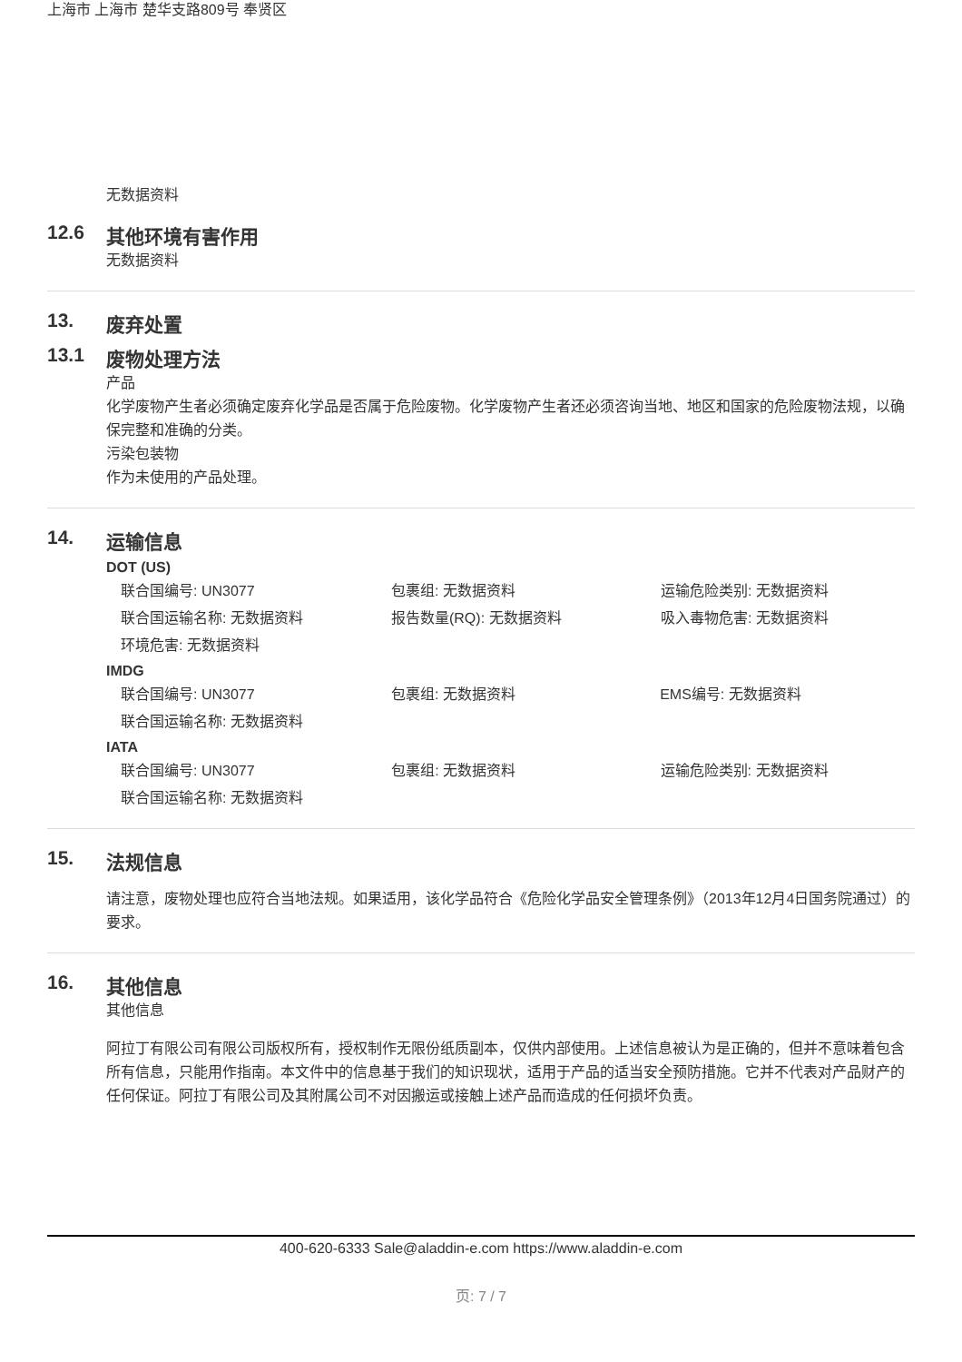上海市 上海市 楚华支路809号 奉贤区
无数据资料
12.6 其他环境有害作用
无数据资料
13. 废弃处置
13.1 废物处理方法
产品
化学废物产生者必须确定废弃化学品是否属于危险废物。化学废物产生者还必须咨询当地、地区和国家的危险废物法规，以确保完整和准确的分类。
污染包装物
作为未使用的产品处理。
14. 运输信息
DOT (US)
| 联合国编号: UN3077 | 包裹组: 无数据资料 | 运输危险类别: 无数据资料 |
| 联合国运输名称: 无数据资料 | 报告数量(RQ): 无数据资料 | 吸入毒物危害: 无数据资料 |
| 环境危害: 无数据资料 | | |
IMDG
| 联合国编号: UN3077 | 包裹组: 无数据资料 | EMS编号: 无数据资料 |
| 联合国运输名称: 无数据资料 | | |
IATA
| 联合国编号: UN3077 | 包裹组: 无数据资料 | 运输危险类别: 无数据资料 |
| 联合国运输名称: 无数据资料 | | |
15. 法规信息
请注意，废物处理也应符合当地法规。如果适用，该化学品符合《危险化学品安全管理条例》（2013年12月4日国务院通过）的要求。
16. 其他信息
其他信息
阿拉丁有限公司有限公司版权所有，授权制作无限份纸质副本，仅供内部使用。上述信息被认为是正确的，但并不意味着包含所有信息，只能用作指南。本文件中的信息基于我们的知识现状，适用于产品的适当安全预防措施。它并不代表对产品财产的任何保证。阿拉丁有限公司及其附属公司不对因搬运或接触上述产品而造成的任何损坏负责。
400-620-6333 Sale@aladdin-e.com https://www.aladdin-e.com
页: 7 / 7